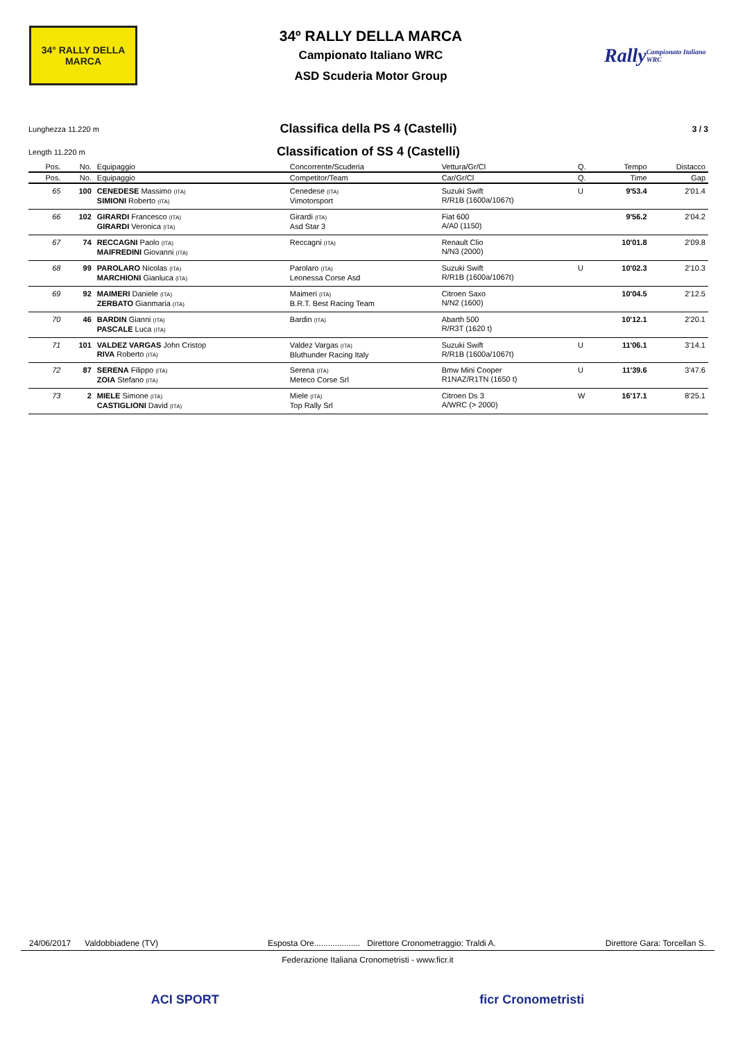34° RALLY DELLA MARCA
34º RALLY DELLA MARCA
Campionato Italiano WRC
ASD Scuderia Motor Group
Rally
Campionato Italiano WRC
Lunghezza 11.220 m
Classifica della PS 4 (Castelli)
3 / 3
Length 11.220 m
Classification of SS 4 (Castelli)
| Pos. | No. | Equipaggio | Concorrente/Scuderia | Vettura/Gr/Cl | Q. | Tempo | Distacco |
| --- | --- | --- | --- | --- | --- | --- | --- |
| Pos. | No. | Equipaggio | Competitor/Team | Car/Gr/Cl | Q. | Time | Gap |
| 65 | 100 | CENEDESE Massimo (ITA) SIMIONI Roberto (ITA) | Cenedese (ITA) Vimotorsport | Suzuki Swift R/R1B (1600a/1067t) | U | 9'53.4 | 2'01.4 |
| 66 | 102 | GIRARDI Francesco (ITA) GIRARDI Veronica (ITA) | Girardi (ITA) Asd Star 3 | Fiat 600 A/A0 (1150) | | 9'56.2 | 2'04.2 |
| 67 | 74 | RECCAGNI Paolo (ITA) MAIFREDINI Giovanni (ITA) | Reccagni (ITA) | Renault Clio N/N3 (2000) | | 10'01.8 | 2'09.8 |
| 68 | 99 | PAROLARO Nicolas (ITA) MARCHIONI Gianluca (ITA) | Parolaro (ITA) Leonessa Corse Asd | Suzuki Swift R/R1B (1600a/1067t) | U | 10'02.3 | 2'10.3 |
| 69 | 92 | MAIMERI Daniele (ITA) ZERBATO Gianmaria (ITA) | Maimeri (ITA) B.R.T. Best Racing Team | Citroen Saxo N/N2 (1600) | | 10'04.5 | 2'12.5 |
| 70 | 46 | BARDIN Gianni (ITA) PASCALE Luca (ITA) | Bardin (ITA) | Abarth 500 R/R3T (1620 t) | | 10'12.1 | 2'20.1 |
| 71 | 101 | VALDEZ VARGAS John Cristop RIVA Roberto (ITA) | Valdez Vargas (ITA) Bluthunder Racing Italy | Suzuki Swift R/R1B (1600a/1067t) | U | 11'06.1 | 3'14.1 |
| 72 | 87 | SERENA Filippo (ITA) ZOIA Stefano (ITA) | Serena (ITA) Meteco Corse Srl | Bmw Mini Cooper R1NAZ/R1TN (1650 t) | U | 11'39.6 | 3'47.6 |
| 73 | 2 | MIELE Simone (ITA) CASTIGLIONI David (ITA) | Miele (ITA) Top Rally Srl | Citroen Ds 3 A/WRC (> 2000) | W | 16'17.1 | 8'25.1 |
24/06/2017 Valdobbiadene (TV) Esposta Ore.................... Direttore Cronometraggio: Traldi A. Direttore Gara: Torcellan S.
Federazione Italiana Cronometristi - www.ficr.it
ACI SPORT ficr Cronometristi